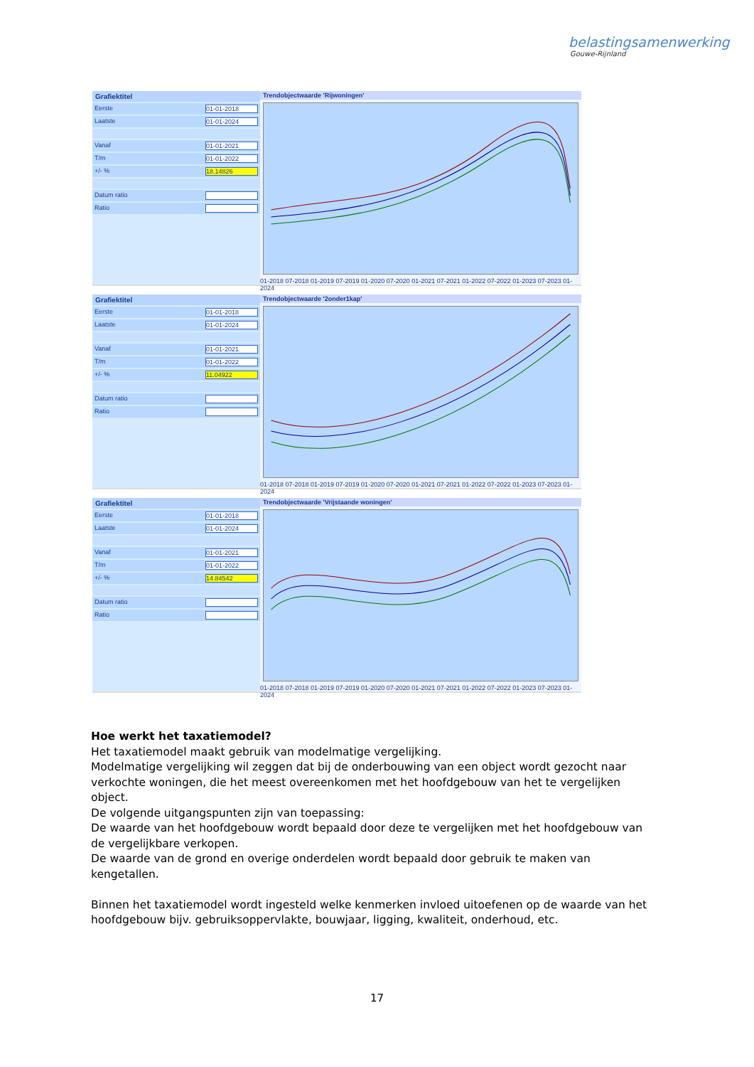belastingsamenwerking
Gouwe-Rijnland
Grafiektitel
Eerste 01-01-2018
Laatste 01-01-2024
Vanaf 01-01-2021
T/m 01-01-2022
+/- % 18.14826
Datum ratio
Ratio
Trendobjectwaarde 'Rijwoningen'
01-2018 07-2018 01-2019 07-2019 01-2020 07-2020 01-2021 07-2021 01-2022 07-2022 01-2023 07-2023 01-2024
Grafiektitel
Eerste 01-01-2018
Laatste 01-01-2024
Vanaf 01-01-2021
T/m 01-01-2022
+/- % 11.04922
Datum ratio
Ratio
Trendobjectwaarde '2onder1kap'
01-2018 07-2018 01-2019 07-2019 01-2020 07-2020 01-2021 07-2021 01-2022 07-2022 01-2023 07-2023 01-2024
Grafiektitel
Eerste 01-01-2018
Laatste 01-01-2024
Vanaf 01-01-2021
T/m 01-01-2022
+/- % 14.84542
Datum ratio
Ratio
Trendobjectwaarde 'Vrijstaande woningen'
01-2018 07-2018 01-2019 07-2019 01-2020 07-2020 01-2021 07-2021 01-2022 07-2022 01-2023 07-2023 01-2024
Hoe werkt het taxatiemodel?
Het taxatiemodel maakt gebruik van modelmatige vergelijking.
Modelmatige vergelijking wil zeggen dat bij de onderbouwing van een object wordt gezocht naar verkochte woningen, die het meest overeenkomen met het hoofdgebouw van het te vergelijken object.
De volgende uitgangspunten zijn van toepassing:
De waarde van het hoofdgebouw wordt bepaald door deze te vergelijken met het hoofdgebouw van de vergelijkbare verkopen.
De waarde van de grond en overige onderdelen wordt bepaald door gebruik te maken van kengetallen.
Binnen het taxatiemodel wordt ingesteld welke kenmerken invloed uitoefenen op de waarde van het hoofdgebouw bijv. gebruiksoppervlakte, bouwjaar, ligging, kwaliteit, onderhoud, etc.
17